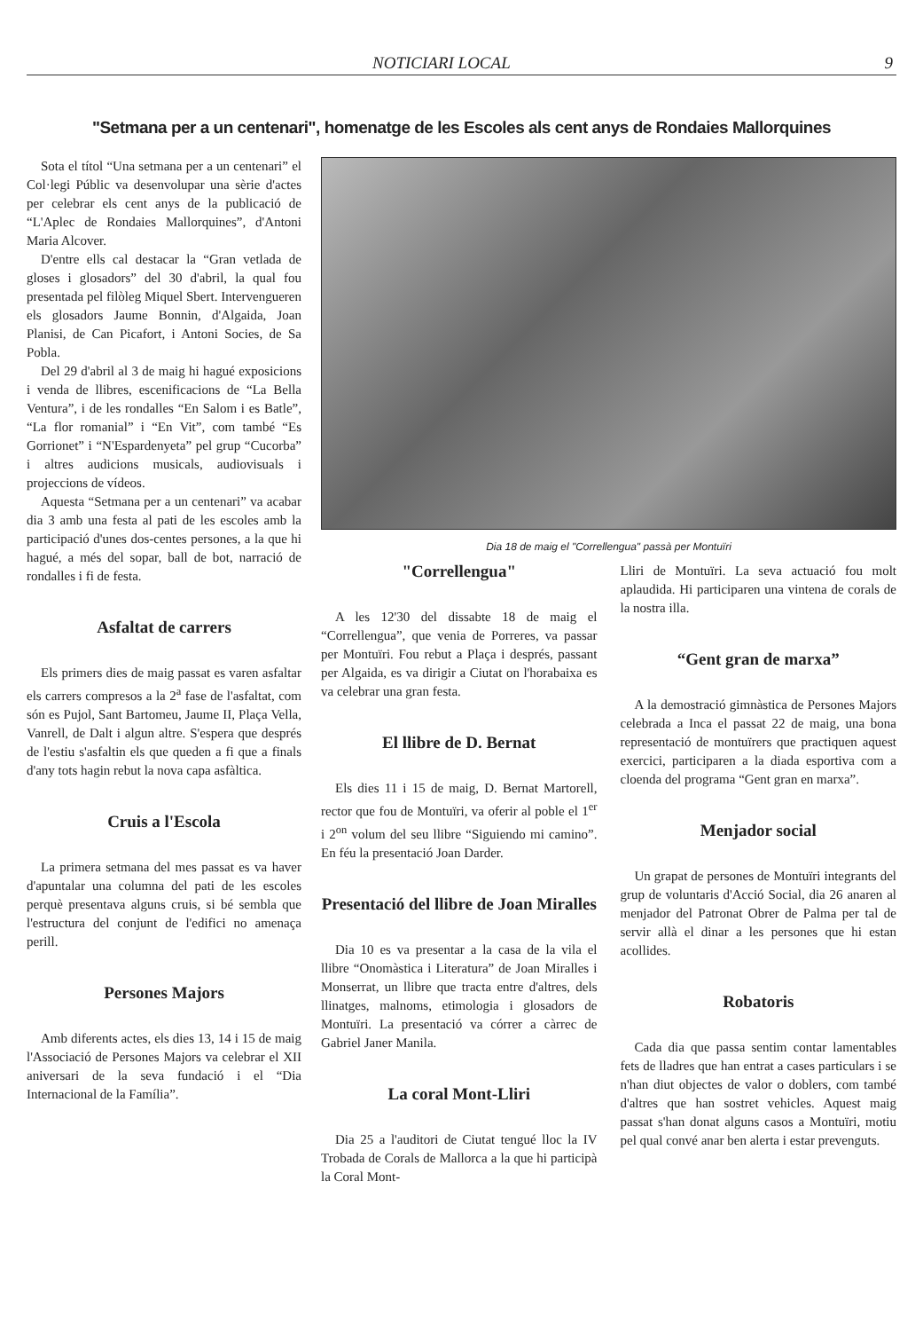NOTICIARI LOCAL 9
"Setmana per a un centenari", homenatge de les Escoles als cent anys de Rondaies Mallorquines
Sota el títol “Una setmana per a un centenari” el Col·legi Públic va desenvolupar una sèrie d'actes per celebrar els cent anys de la publicació de “L'Aplec de Rondaies Mallorquines”, d'Antoni Maria Alcover.
D'entre ells cal destacar la “Gran vetlada de gloses i glosadors” del 30 d'abril, la qual fou presentada pel filòleg Miquel Sbert. Intervengueren els glosadors Jaume Bonnin, d'Algaida, Joan Planisi, de Can Picafort, i Antoni Socies, de Sa Pobla.
Del 29 d'abril al 3 de maig hi hagué exposicions i venda de llibres, escenificacions de “La Bella Ventura”, i de les rondalles “En Salom i es Batle”, “La flor romanial” i “En Vit”, com també “Es Gorrionet” i “N'Espardenyeta” pel grup “Cucorba” i altres audicions musicals, audiovisuals i projeccions de vídeos.
Aquesta “Setmana per a un centenari” va acabar dia 3 amb una festa al pati de les escoles amb la participació d'unes dos-centes persones, a la que hi hagué, a més del sopar, ball de bot, narració de rondalles i fi de festa.
Asfaltat de carrers
Els primers dies de maig passat es varen asfaltar els carrers compresos a la 2<sup>a</sup> fase de l'asfaltat, com són es Pujol, Sant Bartomeu, Jaume II, Plaça Vella, Vanrell, de Dalt i algun altre. S'espera que després de l'estiu s'asfaltin els que queden a fi que a finals d'any tots hagin rebut la nova capa asfàltica.
Cruis a l'Escola
La primera setmana del mes passat es va haver d'apuntalar una columna del pati de les escoles perquè presentava alguns cruis, si bé sembla que l'estructura del conjunt de l'edifici no amenaça perill.
Persones Majors
Amb diferents actes, els dies 13, 14 i 15 de maig l'Associació de Persones Majors va celebrar el XII aniversari de la seva fundació i el “Dia Internacional de la Família”.
Dia 18 de maig el "Correllengua" passà per Montuïri
"Correllengua"
A les 12'30 del dissabte 18 de maig el “Correllengua”, que venia de Porreres, va passar per Montuïri. Fou rebut a Plaça i després, passant per Algaida, es va dirigir a Ciutat on l'horabaixa es va celebrar una gran festa.
El llibre de D. Bernat
Els dies 11 i 15 de maig, D. Bernat Martorell, rector que fou de Montuïri, va oferir al poble el 1<sup>er</sup> i 2<sup>on</sup> volum del seu llibre “Siguiendo mi camino”. En féu la presentació Joan Darder.
Presentació del llibre de Joan Miralles
Dia 10 es va presentar a la casa de la vila el llibre “Onomàstica i Literatura” de Joan Miralles i Monserrat, un llibre que tracta entre d'altres, dels llinatges, malnoms, etimologia i glosadors de Montuïri. La presentació va córrer a càrrec de Gabriel Janer Manila.
La coral Mont-Lliri
Dia 25 a l'auditori de Ciutat tengué lloc la IV Trobada de Corals de Mallorca a la que hi participà la Coral Mont-
Lliri de Montuïri. La seva actuació fou molt aplaudida. Hi participaren una vintena de corals de la nostra illa.
“Gent gran de marxa”
A la demostració gimnàstica de Persones Majors celebrada a Inca el passat 22 de maig, una bona representació de montuïrers que practiquen aquest exercici, participaren a la diada esportiva com a cloenda del programa “Gent gran en marxa”.
Menjador social
Un grapat de persones de Montuïri integrants del grup de voluntaris d'Acció Social, dia 26 anaren al menjador del Patronat Obrer de Palma per tal de servir allà el dinar a les persones que hi estan acollides.
Robatoris
Cada dia que passa sentim contar lamentables fets de lladres que han entrat a cases particulars i se n'han diut objectes de valor o doblers, com també d'altres que han sostret vehicles. Aquest maig passat s'han donat alguns casos a Montuïri, motiu pel qual convé anar ben alerta i estar prevenguts.